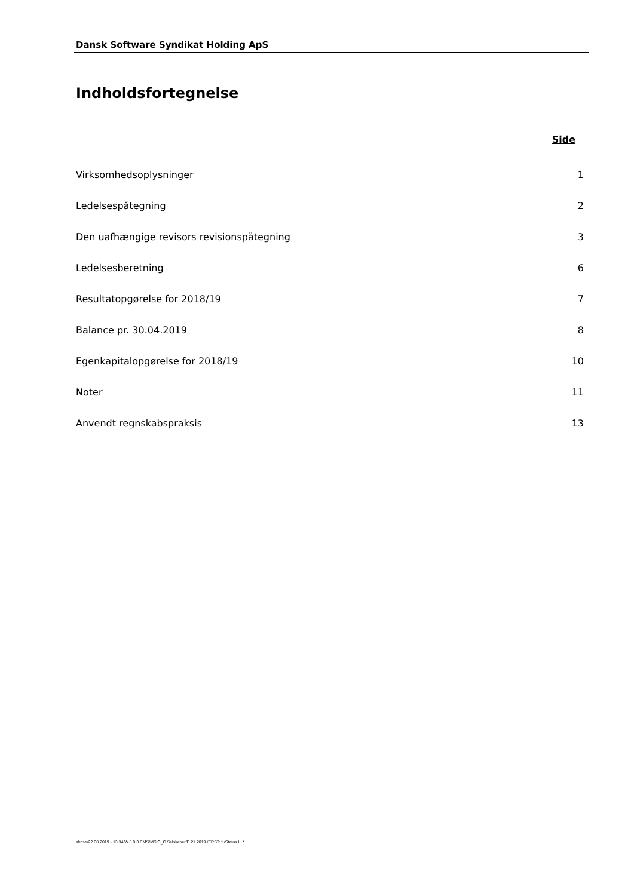Dansk Software Syndikat Holding ApS
Indholdsfortegnelse
Side
Virksomhedsoplysninger 1
Ledelsespåtegning 2
Den uafhængige revisors revisionspåtegning 3
Ledelsesberetning 6
Resultatopgørelse for 2018/19 7
Balance pr. 30.04.2019 8
Egenkapitalopgørelse for 2018/19 10
Noter 11
Anvendt regnskabspraksis 13
akose/22.08.2019 - 13:34/W.8.0.3 EMS/MStC_C Selskaber/E.21.2019 /ERST: * /Status II: *